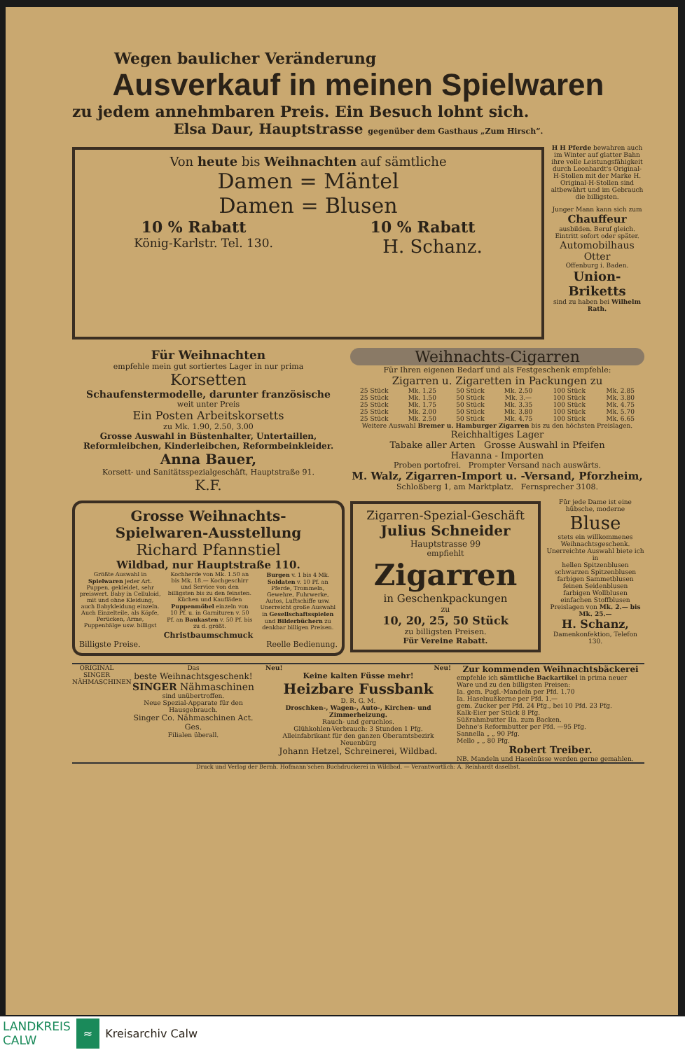Wegen baulicher Veränderung
Ausverkauf in meinen Spielwaren
zu jedem annehmbaren Preis. Ein Besuch lohnt sich.
Elsa Daur, Hauptstrasse gegenüber dem Gasthaus „Zum Hirsch“.
Von heute bis Weihnachten auf sämtliche
Damen = Mäntel
Damen = Blusen
10 % Rabatt 10 % Rabatt
König-Karlstr. Tel. 130. H. Schanz.
H H Pferde bewahren auch im Winter auf glatter Bahn ihre volle Leistungsfähigkeit durch Leonhardt's Original-H-Stollen mit der Marke H. Original-H-Stollen sind altbewährt und im Gebrauch die billigsten.
Junger Mann kann sich zum
Chauffeur
ausbilden. Beruf gleich. Eintritt sofort oder später.
Automobilhaus Otter
Offenburg i. Baden.
Union-Briketts
sind zu haben bei Wilhelm Rath.
Für Weihnachten
empfehle mein gut sortiertes Lager in nur prima
Korsetten
Schaufenstermodelle, darunter französische
weit unter Preis
Ein Posten Arbeitskorsetts
zu Mk. 1.90, 2.50, 3.00
Grosse Auswahl in Büstenhalter, Untertaillen, Reformleibchen, Kinderleibchen, Reformbeinkleider.
Anna Bauer,
Korsett- und Sanitätsspezialgeschäft, Hauptstraße 91.
K.F.
Grosse Weihnachts-
Spielwaren-Ausstellung
Richard Pfannstiel
Wildbad, nur Hauptstraße 110.
Größte Auswahl in Spielwaren jeder Art. Puppen, gekleidet, sehr preiswert. Baby in Celluloid, mit und ohne Kleidung, auch Babykleidung einzeln. Auch Einzelteile, als Köpfe, Perücken, Arme, Puppenbälge usw. billigst
Kochherde von Mk. 1.50 an bis Mk. 18.— Kochgeschirr und Service von den billigsten bis zu den feinsten. Küchen und Kaufläden Puppenmöbel einzeln von 10 Pf. u. in Garnituren v. 50 Pf. an Baukasten v. 50 Pf. bis zu d. größt.
Burgen v. 1 bis 4 Mk. Soldaten v. 10 Pf. an Pferde, Trommeln, Gewehre, Fuhrwerke, Autos, Luftschiffe usw. Unerreicht große Auswahl in Gesellschaftsspielen und Bilderbüchern zu denkbar billigen Preisen.
Christbaumschmuck
Billigste Preise. Reelle Bedienung.
Weihnachts-Cigarren
Für Ihren eigenen Bedarf und als Festgeschenk empfehle:
Zigarren u. Zigaretten in Packungen zu
| 25 Stück | Mk. 1.25 | 50 Stück | Mk. 2.50 | 100 Stück | Mk. 2.85 |
| 25 Stück | Mk. 1.50 | 50 Stück | Mk. 3.— | 100 Stück | Mk. 3.80 |
| 25 Stück | Mk. 1.75 | 50 Stück | Mk. 3.35 | 100 Stück | Mk. 4.75 |
| 25 Stück | Mk. 2.00 | 50 Stück | Mk. 3.80 | 100 Stück | Mk. 5.70 |
| 25 Stück | Mk. 2.50 | 50 Stück | Mk. 4.75 | 100 Stück | Mk. 6.65 |
Weitere Auswahl Bremer u. Hamburger Zigarren bis zu den höchsten Preislagen.
Reichhaltiges Lager
Tabake aller Arten Grosse Auswahl in Pfeifen
Havanna - Importen
Proben portofrei. Prompter Versand nach auswärts.
M. Walz, Zigarren-Import u. -Versand, Pforzheim,
Schloßberg 1, am Marktplatz. Fernsprecher 3108.
Zigarren-Spezial-Geschäft
Julius Schneider
Hauptstrasse 99
empfiehlt
Zigarren
in Geschenkpackungen
zu
10, 20, 25, 50 Stück
zu billigsten Preisen.
Für Vereine Rabatt.
Für jede Dame ist eine hübsche, moderne
Bluse
stets ein willkommenes Weihnachtsgeschenk.
Unerreichte Auswahl biete ich in
hellen Spitzenblusen
schwarzen Spitzenblusen
farbigen Sammetblusen
feinen Seidenblusen
farbigen Wollblusen
einfachen Stoffblusen
Preislagen von Mk. 2.— bis Mk. 25.—
H. Schanz,
Damenkonfektion, Telefon 130.
ORIGINAL SINGER NÄHMASCHINEN
Das
beste Weihnachtsgeschenk!
SINGER Nähmaschinen
sind unübertroffen.
Neue Spezial-Apparate für den Hausgebrauch.
Singer Co. Nähmaschinen Act. Ges.
Filialen überall.
Neu! Neu!
Keine kalten Füsse mehr!
Heizbare Fussbank
D. R. G. M.
Droschken-, Wagen-, Auto-, Kirchen- und Zimmerheizung.
Rauch- und geruchlos.
Glühkohlen-Verbrauch: 3 Stunden 1 Pfg.
Alleinfabrikant für den ganzen Oberamtsbezirk Neuenbürg
Johann Hetzel, Schreinerei, Wildbad.
Zur kommenden Weihnachtsbäckerei
empfehle ich sämtliche Backartikel in prima neuer Ware und zu den billigsten Preisen:
Ia. gem. Pugl.-Mandeln per Pfd. 1.70
Ia. Haselnußkerne per Pfd. 1.—
gem. Zucker per Pfd. 24 Pfg., bei 10 Pfd. 23 Pfg.
Kalk-Eier per Stück 8 Pfg.
Süßrahmbutter IIa. zum Backen.
Dehne's Reformbutter per Pfd. —95 Pfg.
Sannella „ „ 90 Pfg.
Mello „ „ 80 Pfg.
Robert Treiber.
NB. Mandeln und Haselnüsse werden gerne gemahlen.
Druck und Verlag der Bernh. Hofmann'schen Buchdruckerei in Wildbad. — Verantwortlich: A. Reinhardt daselbst.
LANDKREIS
CALW ≈ Kreisarchiv Calw